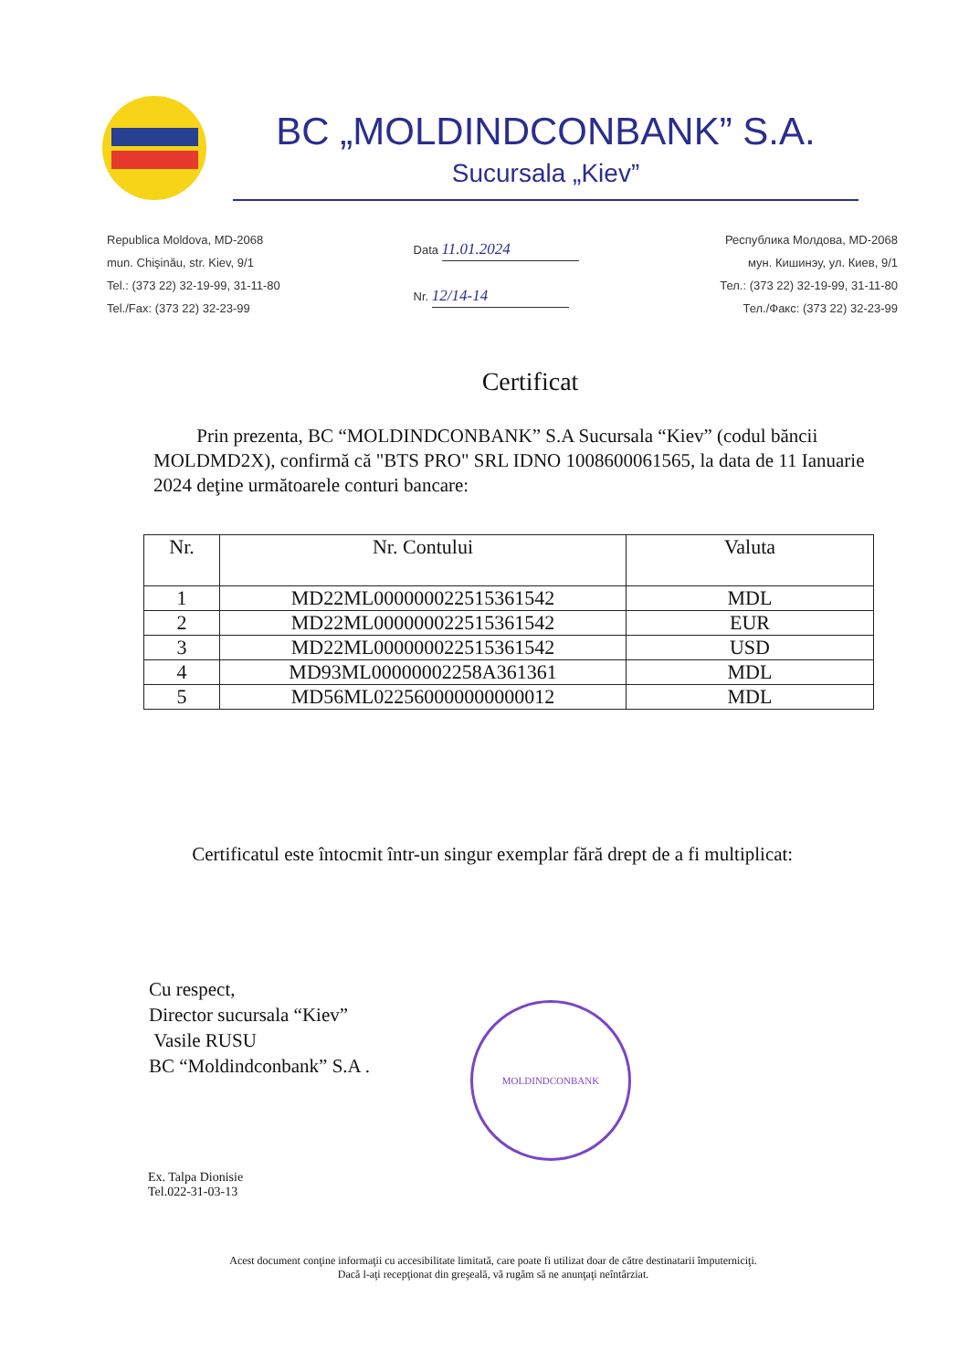BC „MOLDINDCONBANK” S.A.
Sucursala „Kiev”
Republica Moldova, MD-2068
mun. Chişinău, str. Kiev, 9/1
Tel.: (373 22) 32-19-99, 31-11-80
Tel./Fax: (373 22) 32-23-99
Data 11.01.2024
Nr. 12/14-14
Республика Молдова, MD-2068
мун. Кишинэу, ул. Киев, 9/1
Тел.: (373 22) 32-19-99, 31-11-80
Тел./Факс: (373 22) 32-23-99
Certificat
Prin prezenta, BC “MOLDINDCONBANK” S.A Sucursala “Kiev” (codul băncii MOLDMD2X), confirmă că "BTS PRO" SRL IDNO 1008600061565, la data de 11 Ianuarie 2024 deţine următoarele conturi bancare:
| Nr. | Nr. Contului | Valuta |
| --- | --- | --- |
| 1 | MD22ML000000022515361542 | MDL |
| 2 | MD22ML000000022515361542 | EUR |
| 3 | MD22ML000000022515361542 | USD |
| 4 | MD93ML00000002258A361361 | MDL |
| 5 | MD56ML022560000000000012 | MDL |
Certificatul este întocmit într-un singur exemplar fără drept de a fi multiplicat:
Cu respect,
Director sucursala “Kiev”
Vasile RUSU
BC “Moldindconbank” S.A .
MOLDINDCONBANK
Ex. Talpa Dionisie
Tel.022-31-03-13
Acest document conţine informaţii cu accesibilitate limitată, care poate fi utilizat doar de către destinatarii împuterniciţi.
Dacă l-aţi recepţionat din greşeală, vă rugăm să ne anunţaţi neîntârziat.